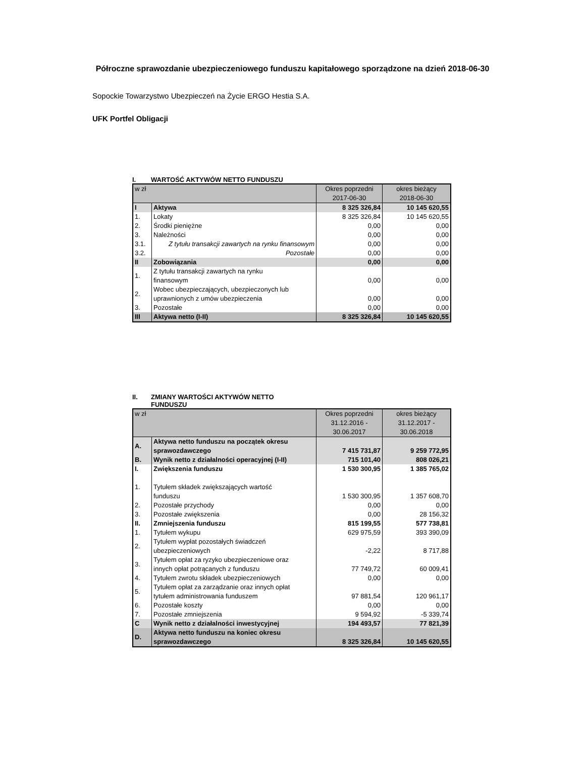Półroczne sprawozdanie ubezpieczeniowego funduszu kapitałowego sporządzone na dzień 2018-06-30
Sopockie Towarzystwo Ubezpieczeń na Życie ERGO Hestia S.A.
UFK Portfel Obligacji
I. WARTOŚĆ AKTYWÓW NETTO FUNDUSZU
| w zł | | Okres poprzedni 2017-06-30 | okres bieżący 2018-06-30 |
| I | Aktywa | 8 325 326,84 | 10 145 620,55 |
| 1. | Lokaty | 8 325 326,84 | 10 145 620,55 |
| 2. | Środki pieniężne | 0,00 | 0,00 |
| 3. | Należności | 0,00 | 0,00 |
| 3.1. | Z tytułu transakcji zawartych na rynku finansowym | 0,00 | 0,00 |
| 3.2. | Pozostałe | 0,00 | 0,00 |
| II | Zobowiązania | 0,00 | 0,00 |
| 1. | Z tytułu transakcji zawartych na rynku finansowym | 0,00 | 0,00 |
| 2. | Wobec ubezpieczających, ubezpieczonych lub uprawnionych z umów ubezpieczenia | 0,00 | 0,00 |
| 3. | Pozostałe | 0,00 | 0,00 |
| III | Aktywa netto (I-II) | 8 325 326,84 | 10 145 620,55 |
II. ZMIANY WARTOŚCI AKTYWÓW NETTO
FUNDUSZU
| w zł | | Okres poprzedni 31.12.2016 - 30.06.2017 | okres bieżący 31.12.2017 - 30.06.2018 |
| A. | Aktywa netto funduszu na początek okresu sprawozdawczego | 7 415 731,87 | 9 259 772,95 |
| B. | Wynik netto z działalności operacyjnej (I-II) | 715 101,40 | 808 026,21 |
| I. | Zwiększenia funduszu | 1 530 300,95 | 1 385 765,02 |
| 1. | Tytułem składek zwiększających wartość funduszu | 1 530 300,95 | 1 357 608,70 |
| 2. | Pozostałe przychody | 0,00 | 0,00 |
| 3. | Pozostałe zwiększenia | 0,00 | 28 156,32 |
| II. | Zmniejszenia funduszu | 815 199,55 | 577 738,81 |
| 1. | Tytułem wykupu | 629 975,59 | 393 390,09 |
| 2. | Tytułem wypłat pozostałych świadczeń ubezpieczeniowych | -2,22 | 8 717,88 |
| 3. | Tytułem opłat za ryzyko ubezpieczeniowe oraz innych opłat potrącanych z funduszu | 77 749,72 | 60 009,41 |
| 4. | Tytułem zwrotu składek ubezpieczeniowych | 0,00 | 0,00 |
| 5. | Tytułem opłat za zarządzanie oraz innych opłat tytułem administrowania funduszem | 97 881,54 | 120 961,17 |
| 6. | Pozostałe koszty | 0,00 | 0,00 |
| 7. | Pozostałe zmniejszenia | 9 594,92 | -5 339,74 |
| C | Wynik netto z działalności inwestycyjnej | 194 493,57 | 77 821,39 |
| D. | Aktywa netto funduszu na koniec okresu sprawozdawczego | 8 325 326,84 | 10 145 620,55 |